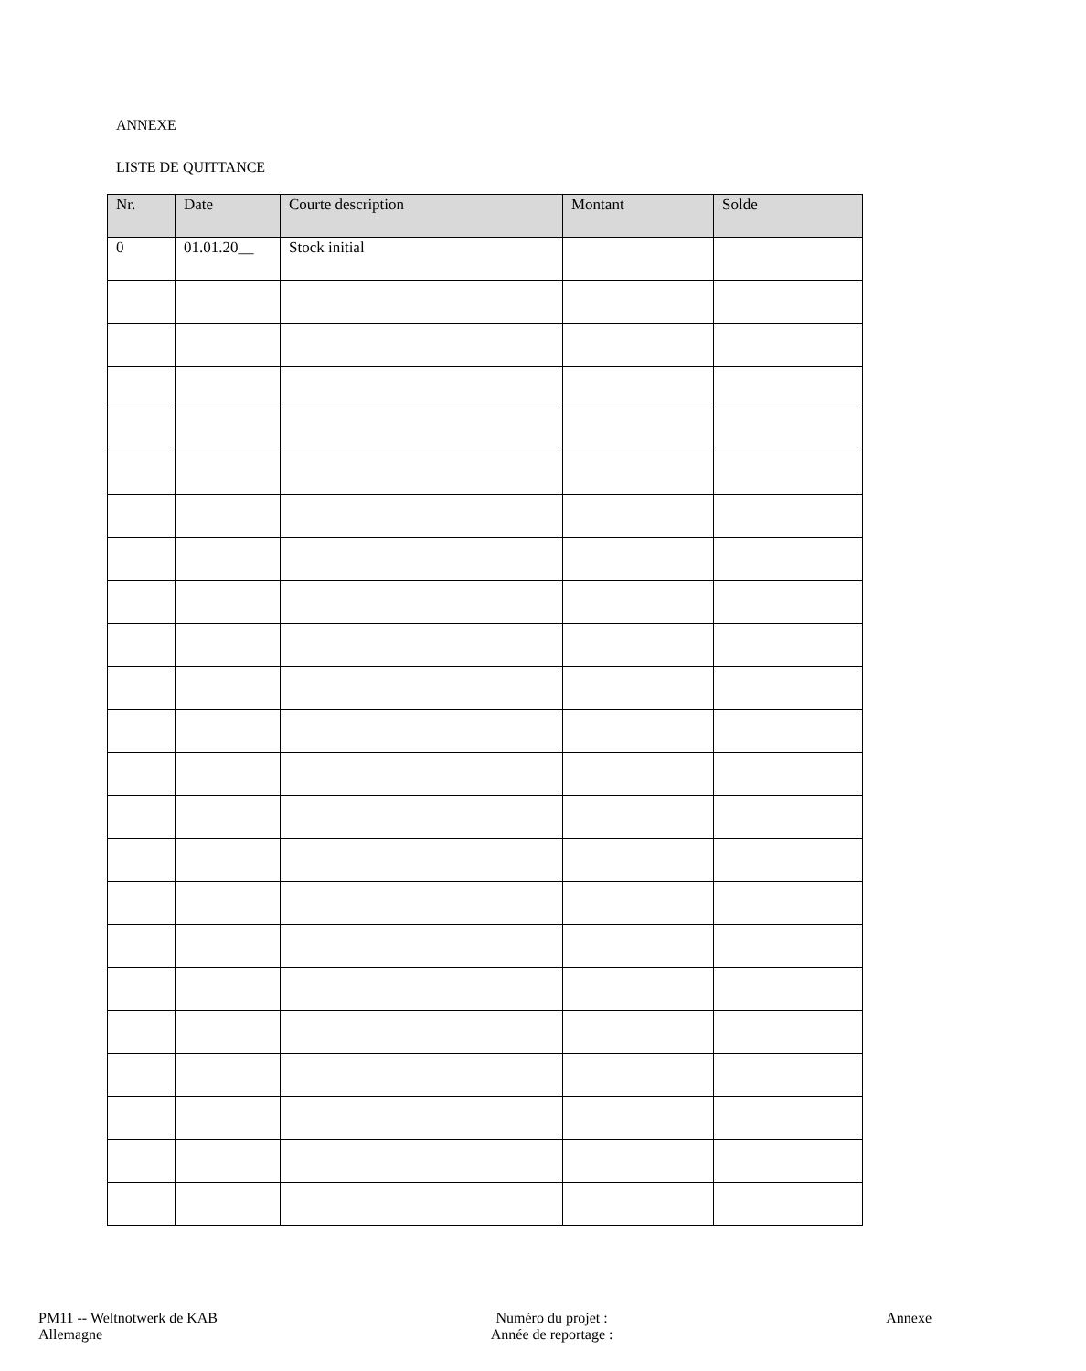ANNEXE
LISTE DE QUITTANCE
| Nr. | Date | Courte description | Montant | Solde |
| --- | --- | --- | --- | --- |
| 0 | 01.01.20__ | Stock initial | | |
PM11 -- Weltnotwerk de KAB
Allemagne
Numéro du projet :
Année de reportage :
Annexe